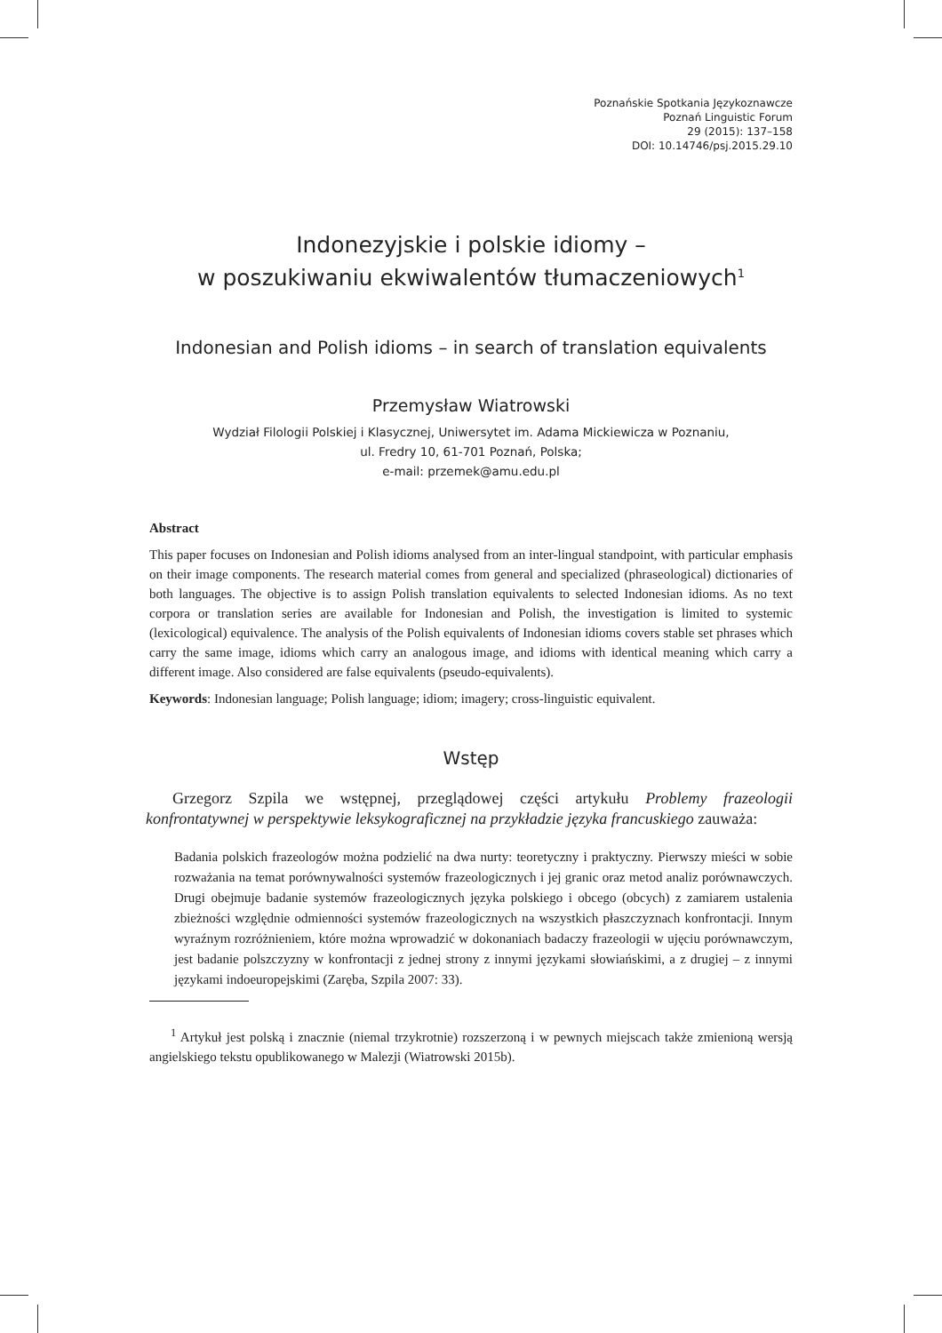Poznańskie Spotkania Językoznawcze
Poznań Linguistic Forum
29 (2015): 137–158
DOI: 10.14746/psj.2015.29.10
Indonezyjskie i polskie idiomy –
w poszukiwaniu ekwiwalentów tłumaczeniowych<sup>1</sup>
Indonesian and Polish idioms – in search of translation equivalents
Przemysław Wiatrowski
Wydział Filologii Polskiej i Klasycznej, Uniwersytet im. Adama Mickiewicza w Poznaniu,
ul. Fredry 10, 61-701 Poznań, Polska;
e-mail: przemek@amu.edu.pl
Abstract
This paper focuses on Indonesian and Polish idioms analysed from an inter-lingual standpoint, with particular emphasis on their image components. The research material comes from general and specialized (phraseological) dictionaries of both languages. The objective is to assign Polish translation equivalents to selected Indonesian idioms. As no text corpora or translation series are available for Indonesian and Polish, the investigation is limited to systemic (lexicological) equivalence. The analysis of the Polish equivalents of Indonesian idioms covers stable set phrases which carry the same image, idioms which carry an analogous image, and idioms with identical meaning which carry a different image. Also considered are false equivalents (pseudo-equivalents).
Keywords: Indonesian language; Polish language; idiom; imagery; cross-linguistic equivalent.
Wstęp
Grzegorz Szpila we wstępnej, przeglądowej części artykułu Problemy frazeologii konfrontatywnej w perspektywie leksykograficznej na przykładzie języka francuskiego zauważa:
Badania polskich frazeologów można podzielić na dwa nurty: teoretyczny i praktyczny. Pierwszy mieści w sobie rozważania na temat porównywalności systemów frazeologicznych i jej granic oraz metod analiz porównawczych. Drugi obejmuje badanie systemów frazeologicznych języka polskiego i obcego (obcych) z zamiarem ustalenia zbieżności względnie odmienności systemów frazeologicznych na wszystkich płaszczyznach konfrontacji. Innym wyraźnym rozróżnieniem, które można wprowadzić w dokonaniach badaczy frazeologii w ujęciu porównawczym, jest badanie polszczyzny w konfrontacji z jednej strony z innymi językami słowiańskimi, a z drugiej – z innymi językami indoeuropejskimi (Zaręba, Szpila 2007: 33).
<sup>1</sup> Artykuł jest polską i znacznie (niemal trzykrotnie) rozszerzoną i w pewnych miejscach także zmienioną wersją angielskiego tekstu opublikowanego w Malezji (Wiatrowski 2015b).